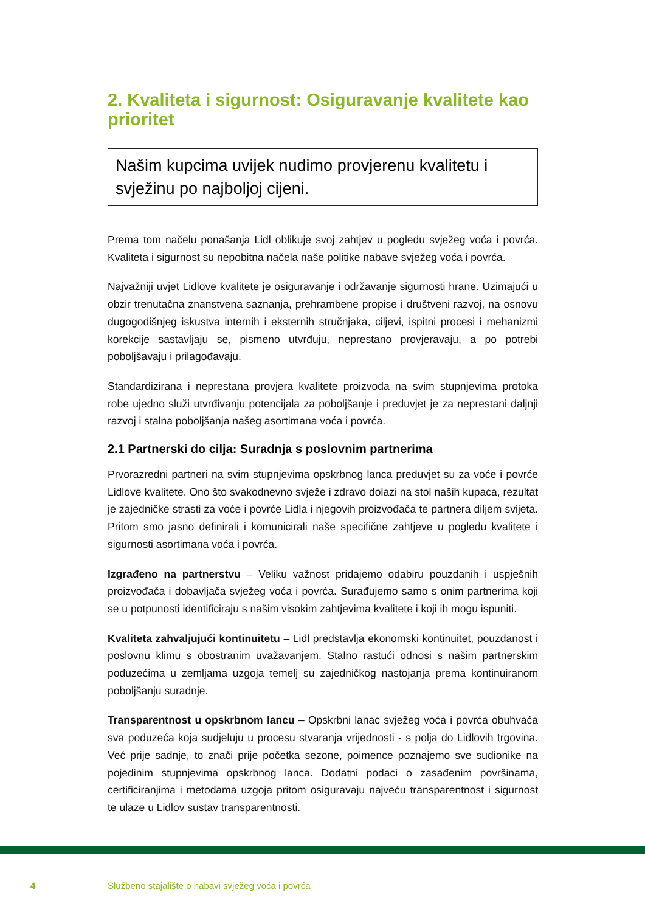2. Kvaliteta i sigurnost: Osiguravanje kvalitete kao prioritet
Našim kupcima uvijek nudimo provjerenu kvalitetu i svježinu po najboljoj cijeni.
Prema tom načelu ponašanja Lidl oblikuje svoj zahtjev u pogledu svježeg voća i povrća. Kvaliteta i sigurnost su nepobitna načela naše politike nabave svježeg voća i povrća.
Najvažniji uvjet Lidlove kvalitete je osiguravanje i održavanje sigurnosti hrane. Uzimajući u obzir trenutačna znanstvena saznanja, prehrambene propise i društveni razvoj, na osnovu dugogodišnjeg iskustva internih i eksternih stručnjaka, ciljevi, ispitni procesi i mehanizmi korekcije sastavljaju se, pismeno utvrđuju, neprestano provjeravaju, a po potrebi poboljšavaju i prilagođavaju.
Standardizirana i neprestana provjera kvalitete proizvoda na svim stupnjevima protoka robe ujedno služi utvrđivanju potencijala za poboljšanje i preduvjet je za neprestani daljnji razvoj i stalna poboljšanja našeg asortimana voća i povrća.
2.1 Partnerski do cilja: Suradnja s poslovnim partnerima
Prvorazredni partneri na svim stupnjevima opskrbnog lanca preduvjet su za voće i povrće Lidlove kvalitete. Ono što svakodnevno svježe i zdravo dolazi na stol naših kupaca, rezultat je zajedničke strasti za voće i povrće Lidla i njegovih proizvođača te partnera diljem svijeta. Pritom smo jasno definirali i komunicirali naše specifične zahtjeve u pogledu kvalitete i sigurnosti asortimana voća i povrća.
Izgrađeno na partnerstvu – Veliku važnost pridajemo odabiru pouzdanih i uspješnih proizvođača i dobavljača svježeg voća i povrća. Surađujemo samo s onim partnerima koji se u potpunosti identificiraju s našim visokim zahtjevima kvalitete i koji ih mogu ispuniti.
Kvaliteta zahvaljujući kontinuitetu – Lidl predstavlja ekonomski kontinuitet, pouzdanost i poslovnu klimu s obostranim uvažavanjem. Stalno rastući odnosi s našim partnerskim poduzećima u zemljama uzgoja temelj su zajedničkog nastojanja prema kontinuiranom poboljšanju suradnje.
Transparentnost u opskrbnom lancu – Opskrbni lanac svježeg voća i povrća obuhvaća sva poduzeća koja sudjeluju u procesu stvaranja vrijednosti - s polja do Lidlovih trgovina. Već prije sadnje, to znači prije početka sezone, poimence poznajemo sve sudionike na pojedinim stupnjevima opskrbnog lanca. Dodatni podaci o zasađenim površinama, certificiranjima i metodama uzgoja pritom osiguravaju najveću transparentnost i sigurnost te ulaze u Lidlov sustav transparentnosti.
4 Službeno stajalište o nabavi svježeg voća i povrća